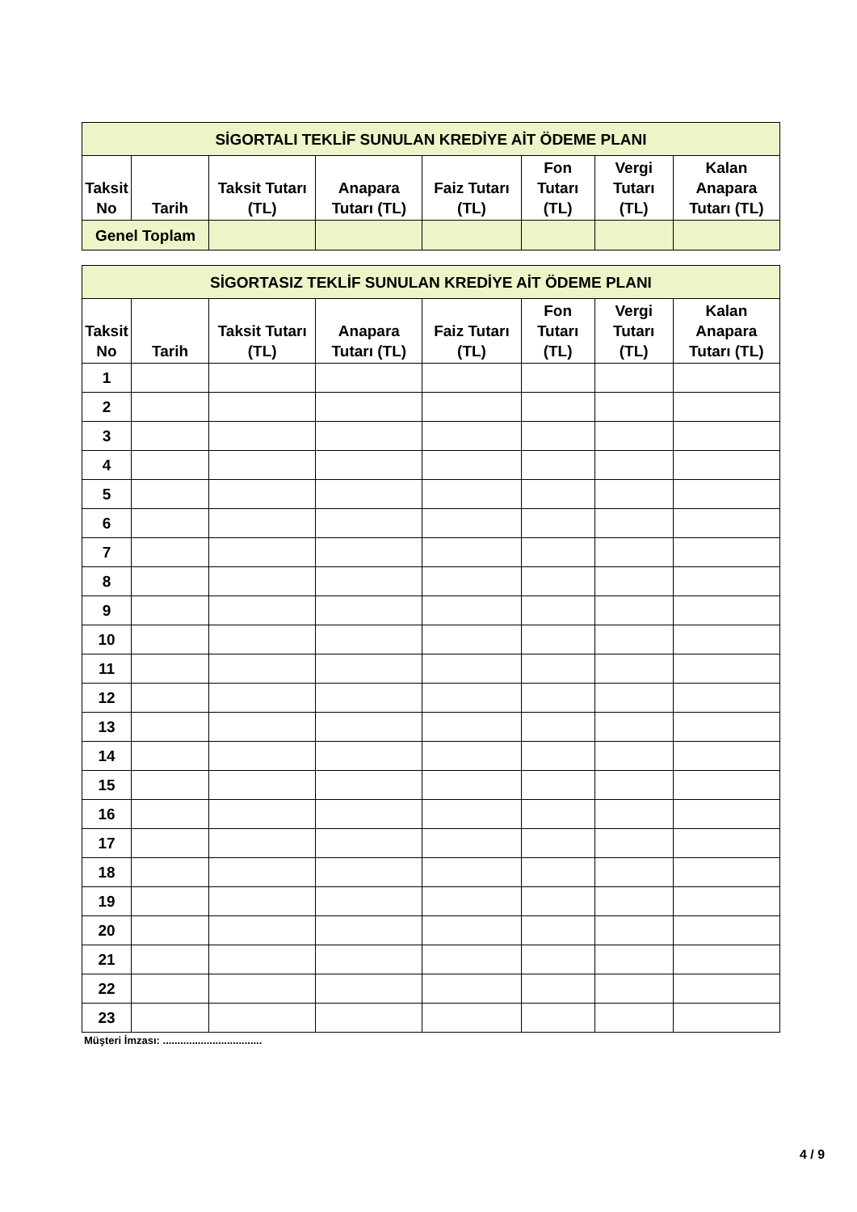| SİGORTALI TEKLİF SUNULAN KREDİYE AİT ÖDEME PLANI | | | | | | | |
| --- | --- | --- | --- | --- | --- | --- | --- |
| Taksit No | Tarih | Taksit Tutarı (TL) | Anapara Tutarı (TL) | Faiz Tutarı (TL) | Fon Tutarı (TL) | Vergi Tutarı (TL) | Kalan Anapara Tutarı (TL) |
| Genel Toplam | | | | | | | |
| SİGORTASIZ TEKLİF SUNULAN KREDİYE AİT ÖDEME PLANI | | | | | | | |
| --- | --- | --- | --- | --- | --- | --- | --- |
| Taksit No | Tarih | Taksit Tutarı (TL) | Anapara Tutarı (TL) | Faiz Tutarı (TL) | Fon Tutarı (TL) | Vergi Tutarı (TL) | Kalan Anapara Tutarı (TL) |
| 1 | | | | | | | |
| 2 | | | | | | | |
| 3 | | | | | | | |
| 4 | | | | | | | |
| 5 | | | | | | | |
| 6 | | | | | | | |
| 7 | | | | | | | |
| 8 | | | | | | | |
| 9 | | | | | | | |
| 10 | | | | | | | |
| 11 | | | | | | | |
| 12 | | | | | | | |
| 13 | | | | | | | |
| 14 | | | | | | | |
| 15 | | | | | | | |
| 16 | | | | | | | |
| 17 | | | | | | | |
| 18 | | | | | | | |
| 19 | | | | | | | |
| 20 | | | | | | | |
| 21 | | | | | | | |
| 22 | | | | | | | |
| 23 | | | | | | | |
Müşteri İmzası: ..................................
4 / 9